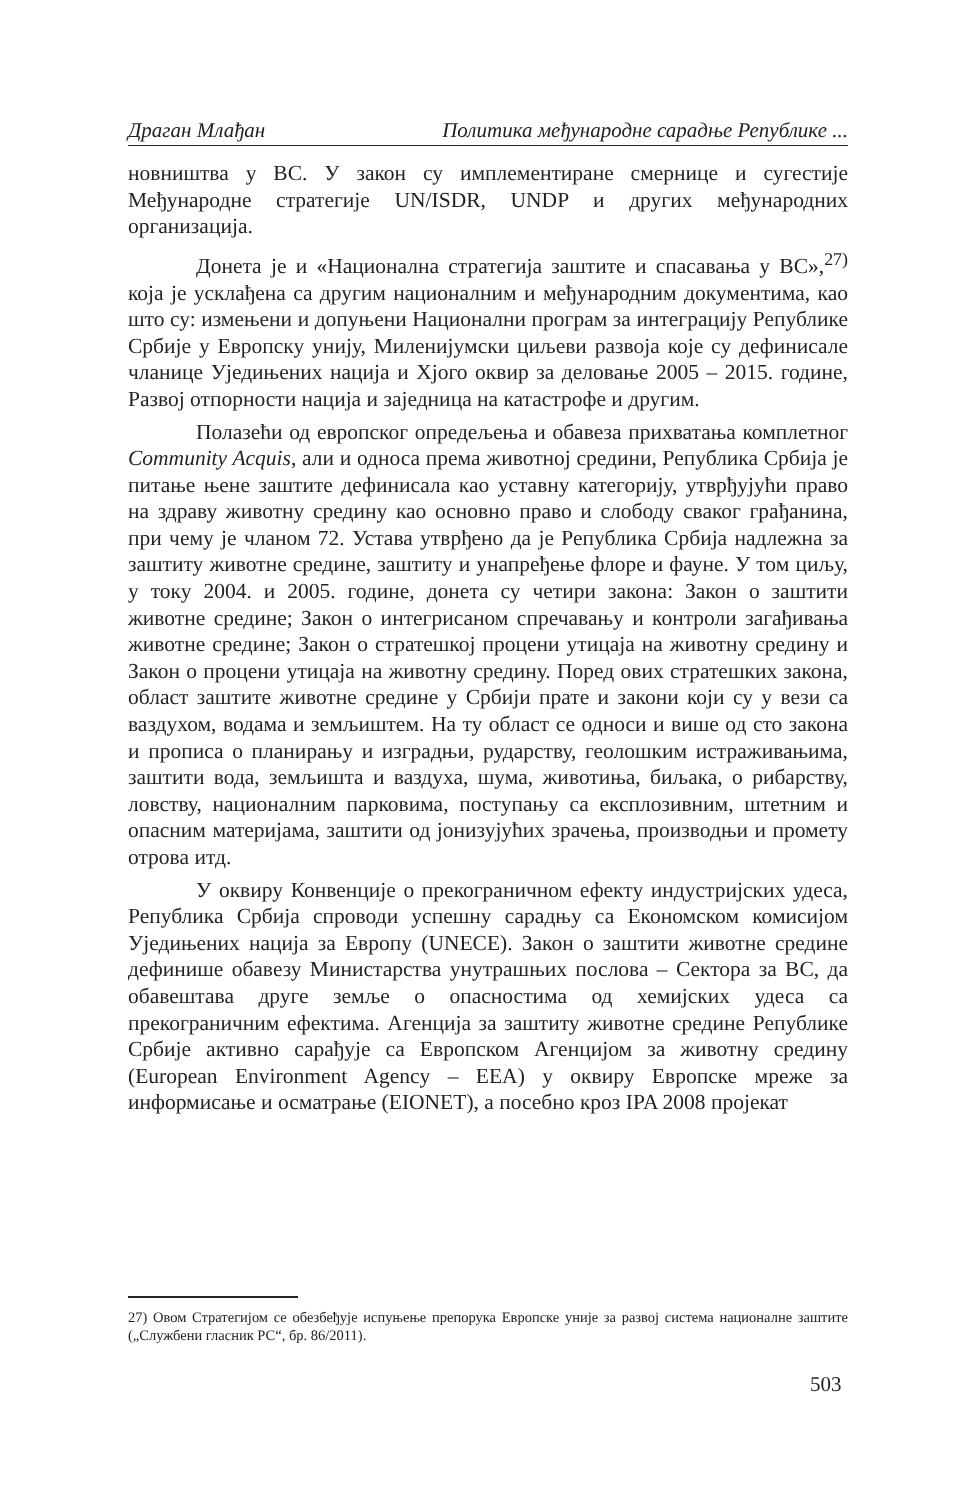Драган Млађан Политика међународне сарадње Републике ...
новништва у ВС. У закон су имплементиране смернице и сугестије Међународне стратегије UN/ISDR, UNDP и других међународних организација.
Донета је и «Национална стратегија заштите и спасавања у ВС»,<sup>27)</sup> која је усклађена са другим националним и међународним документима, као што су: измењени и допуњени Национални програм за интеграцију Републике Србије у Европску унију, Миленијумски циљеви развоја које су дефинисале чланице Уједињених нација и Хјого оквир за деловање 2005 – 2015. године, Развој отпорности нација и заједница на катастрофе и другим.
Полазећи од европског опредељења и обавеза прихватања комплетног Community Acquis, али и односа према животној средини, Република Србија је питање њене заштите дефинисала као уставну категорију, утврђујући право на здраву животну средину као основно право и слободу сваког грађанина, при чему је чланом 72. Устава утврђено да је Република Србија надлежна за заштиту животне средине, заштиту и унапређење флоре и фауне. У том циљу, у току 2004. и 2005. године, донета су четири закона: Закон о заштити животне средине; Закон о интегрисаном спречавању и контроли загађивања животне средине; Закон о стратешкој процени утицаја на животну средину и Закон о процени утицаја на животну средину. Поред ових стратешких закона, област заштите животне средине у Србији прате и закони који су у вези са ваздухом, водама и земљиштем. На ту област се односи и више од сто закона и прописа о планирању и изградњи, рударству, геолошким истраживањима, заштити вода, земљишта и ваздуха, шума, животиња, биљака, о рибарству, ловству, националним парковима, поступању са експлозивним, штетним и опасним материјама, заштити од јонизујућих зрачења, производњи и промету отрова итд.
У оквиру Конвенције о прекограничном ефекту индустријских удеса, Република Србија спроводи успешну сарадњу са Економском комисијом Уједињених нација за Европу (UNECE). Закон о заштити животне средине дефинише обавезу Министарства унутрашњих послова – Сектора за ВС, да обавештава друге земље о опасностима од хемијских удеса са прекограничним ефектима. Агенција за заштиту животне средине Републике Србије активно сарађује са Европском Агенцијом за животну средину (European Environment Agency – EEA) у оквиру Европске мреже за информисање и осматрање (EIONET), а посебно кроз IPA 2008 пројекат
27) Овом Стратегијом се обезбеђује испуњење препорука Европске уније за развој система националне заштите („Службени гласник РС“, бр. 86/2011).
503